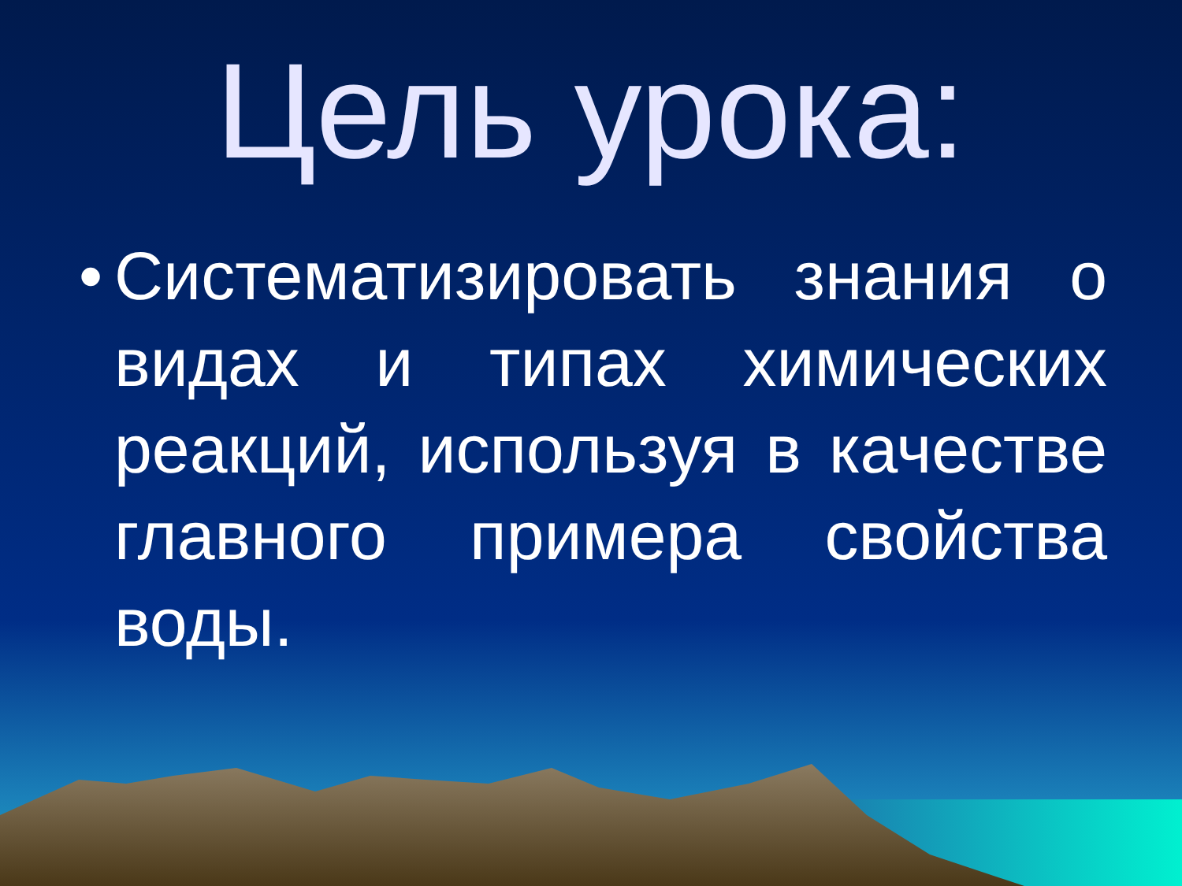Цель урока:
•
Систематизировать знания о видах и типах химических реакций, используя в качестве главного примера свойства воды.